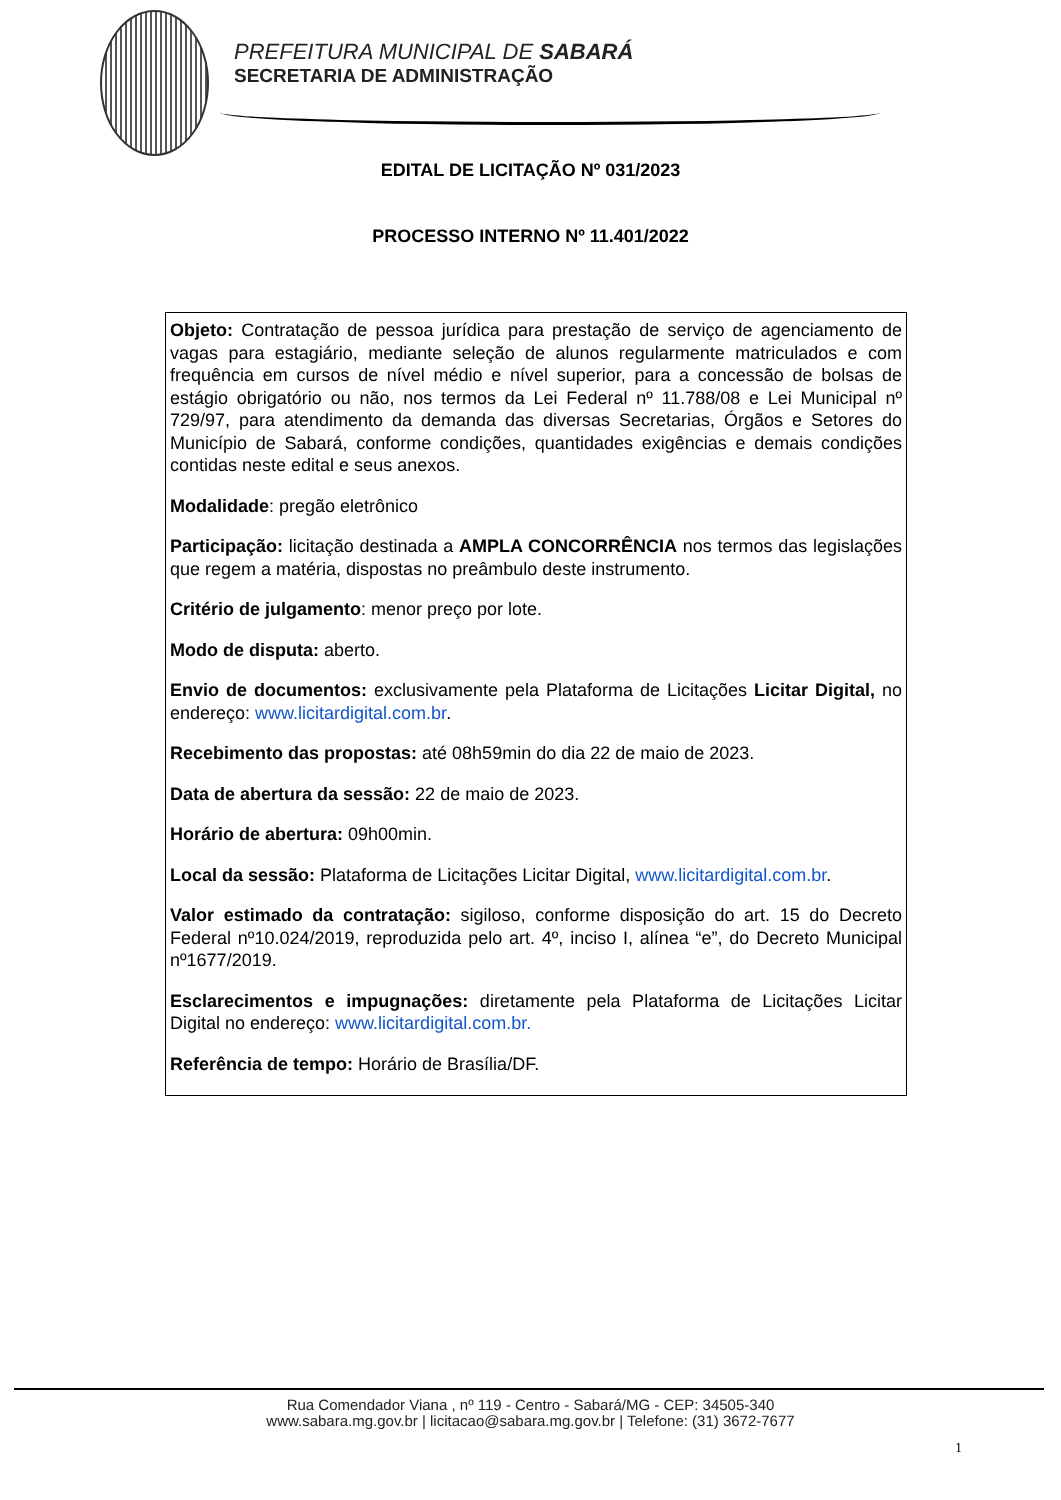PREFEITURA MUNICIPAL DE SABARÁ
SECRETARIA DE ADMINISTRAÇÃO
EDITAL DE LICITAÇÃO Nº 031/2023
PROCESSO INTERNO Nº 11.401/2022
Objeto: Contratação de pessoa jurídica para prestação de serviço de agenciamento de vagas para estagiário, mediante seleção de alunos regularmente matriculados e com frequência em cursos de nível médio e nível superior, para a concessão de bolsas de estágio obrigatório ou não, nos termos da Lei Federal nº 11.788/08 e Lei Municipal nº 729/97, para atendimento da demanda das diversas Secretarias, Órgãos e Setores do Município de Sabará, conforme condições, quantidades exigências e demais condições contidas neste edital e seus anexos.
Modalidade: pregão eletrônico
Participação: licitação destinada a AMPLA CONCORRÊNCIA nos termos das legislações que regem a matéria, dispostas no preâmbulo deste instrumento.
Critério de julgamento: menor preço por lote.
Modo de disputa: aberto.
Envio de documentos: exclusivamente pela Plataforma de Licitações Licitar Digital, no endereço: www.licitardigital.com.br.
Recebimento das propostas: até 08h59min do dia 22 de maio de 2023.
Data de abertura da sessão: 22 de maio de 2023.
Horário de abertura: 09h00min.
Local da sessão: Plataforma de Licitações Licitar Digital, www.licitardigital.com.br.
Valor estimado da contratação: sigiloso, conforme disposição do art. 15 do Decreto Federal nº10.024/2019, reproduzida pelo art. 4º, inciso I, alínea “e”, do Decreto Municipal nº1677/2019.
Esclarecimentos e impugnações: diretamente pela Plataforma de Licitações Licitar Digital no endereço: www.licitardigital.com.br.
Referência de tempo: Horário de Brasília/DF.
Rua Comendador Viana , nº 119 - Centro - Sabará/MG - CEP: 34505-340
www.sabara.mg.gov.br | licitacao@sabara.mg.gov.br | Telefone: (31) 3672-7677
1